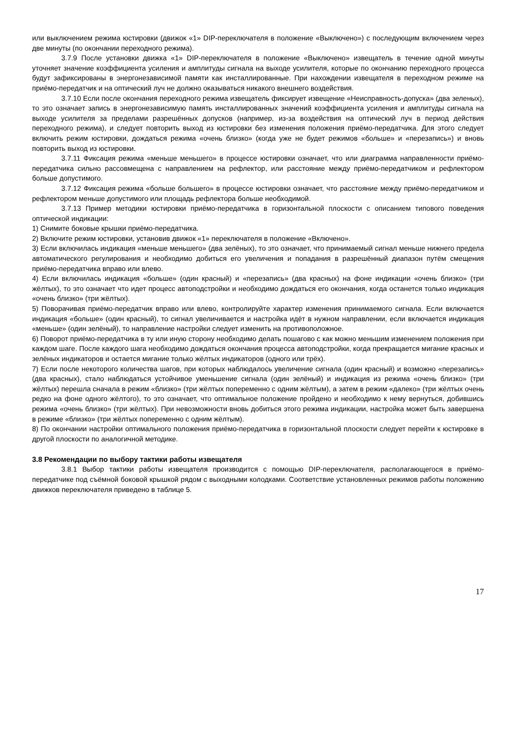или выключением режима юстировки (движок «1» DIP-переключателя в положение «Выключено») с последующим включением через две минуты (по окончании переходного режима).
3.7.9 После установки движка «1» DIP-переключателя в положение «Выключено» извещатель в течение одной минуты уточняет значение коэффициента усиления и амплитуды сигнала на выходе усилителя, которые по окончанию переходного процесса будут зафиксированы в энергонезависимой памяти как инсталлированные. При нахождении извещателя в переходном режиме на приёмо-передатчик и на оптический луч не должно оказываться никакого внешнего воздействия.
3.7.10 Если после окончания переходного режима извещатель фиксирует извещение «Неисправность-допуска» (два зеленых), то это означает запись в энергонезависимую память инсталлированных значений коэффициента усиления и амплитуды сигнала на выходе усилителя за пределами разрешённых допусков (например, из-за воздействия на оптический луч в период действия переходного режима), и следует повторить выход из юстировки без изменения положения приёмо-передатчика. Для этого следует включить режим юстировки, дождаться режима «очень близко» (когда уже не будет режимов «больше» и «перезапись») и вновь повторить выход из юстировки.
3.7.11 Фиксация режима «меньше меньшего» в процессе юстировки означает, что или диаграмма направленности приёмо-передатчика сильно рассовмещена с направлением на рефлектор, или расстояние между приёмо-передатчиком и рефлектором больше допустимого.
3.7.12 Фиксация режима «больше большего» в процессе юстировки означает, что расстояние между приёмо-передатчиком и рефлектором меньше допустимого или площадь рефлектора больше необходимой.
3.7.13 Пример методики юстировки приёмо-передатчика в горизонтальной плоскости с описанием типового поведения оптической индикации:
1) Снимите боковые крышки приёмо-передатчика.
2) Включите режим юстировки, установив движок «1» переключателя в положение «Включено».
3) Если включилась индикация «меньше меньшего» (два зелёных), то это означает, что принимаемый сигнал меньше нижнего предела автоматического регулирования и необходимо добиться его увеличения и попадания в разрешённый диапазон путём смещения приёмо-передатчика вправо или влево.
4) Если включилась индикация «больше» (один красный) и «перезапись» (два красных) на фоне индикации «очень близко» (три жёлтых), то это означает что идет процесс автоподстройки и необходимо дождаться его окончания, когда останется только индикация «очень близко» (три жёлтых).
5) Поворачивая приёмо-передатчик вправо или влево, контролируйте характер изменения принимаемого сигнала. Если включается индикация «больше» (один красный), то сигнал увеличивается и настройка идёт в нужном направлении, если включается индикация «меньше» (один зелёный), то направление настройки следует изменить на противоположное.
6) Поворот приёмо-передатчика в ту или иную сторону необходимо делать пошагово с как можно меньшим изменением положения при каждом шаге. После каждого шага необходимо дождаться окончания процесса автоподстройки, когда прекращается мигание красных и зелёных индикаторов и остается мигание только жёлтых индикаторов (одного или трёх).
7) Если после некоторого количества шагов, при которых наблюдалось увеличение сигнала (один красный) и возможно «перезапись» (два красных), стало наблюдаться устойчивое уменьшение сигнала (один зелёный) и индикация из режима «очень близко» (три жёлтых) перешла сначала в режим «близко» (три жёлтых попеременно с одним жёлтым), а затем в режим «далеко» (три жёлтых очень редко на фоне одного жёлтого), то это означает, что оптимальное положение пройдено и необходимо к нему вернуться, добившись режима «очень близко» (три жёлтых). При невозможности вновь добиться этого режима индикации, настройка может быть завершена в режиме «близко» (три жёлтых попеременно с одним жёлтым).
8) По окончании настройки оптимального положения приёмо-передатчика в горизонтальной плоскости следует перейти к юстировке в другой плоскости по аналогичной методике.
3.8 Рекомендации по выбору тактики работы извещателя
3.8.1 Выбор тактики работы извещателя производится с помощью DIP-переключателя, располагающегося в приёмо-передатчике под съёмной боковой крышкой рядом с выходными колодками. Соответствие установленных режимов работы положению движков переключателя приведено в таблице 5.
17